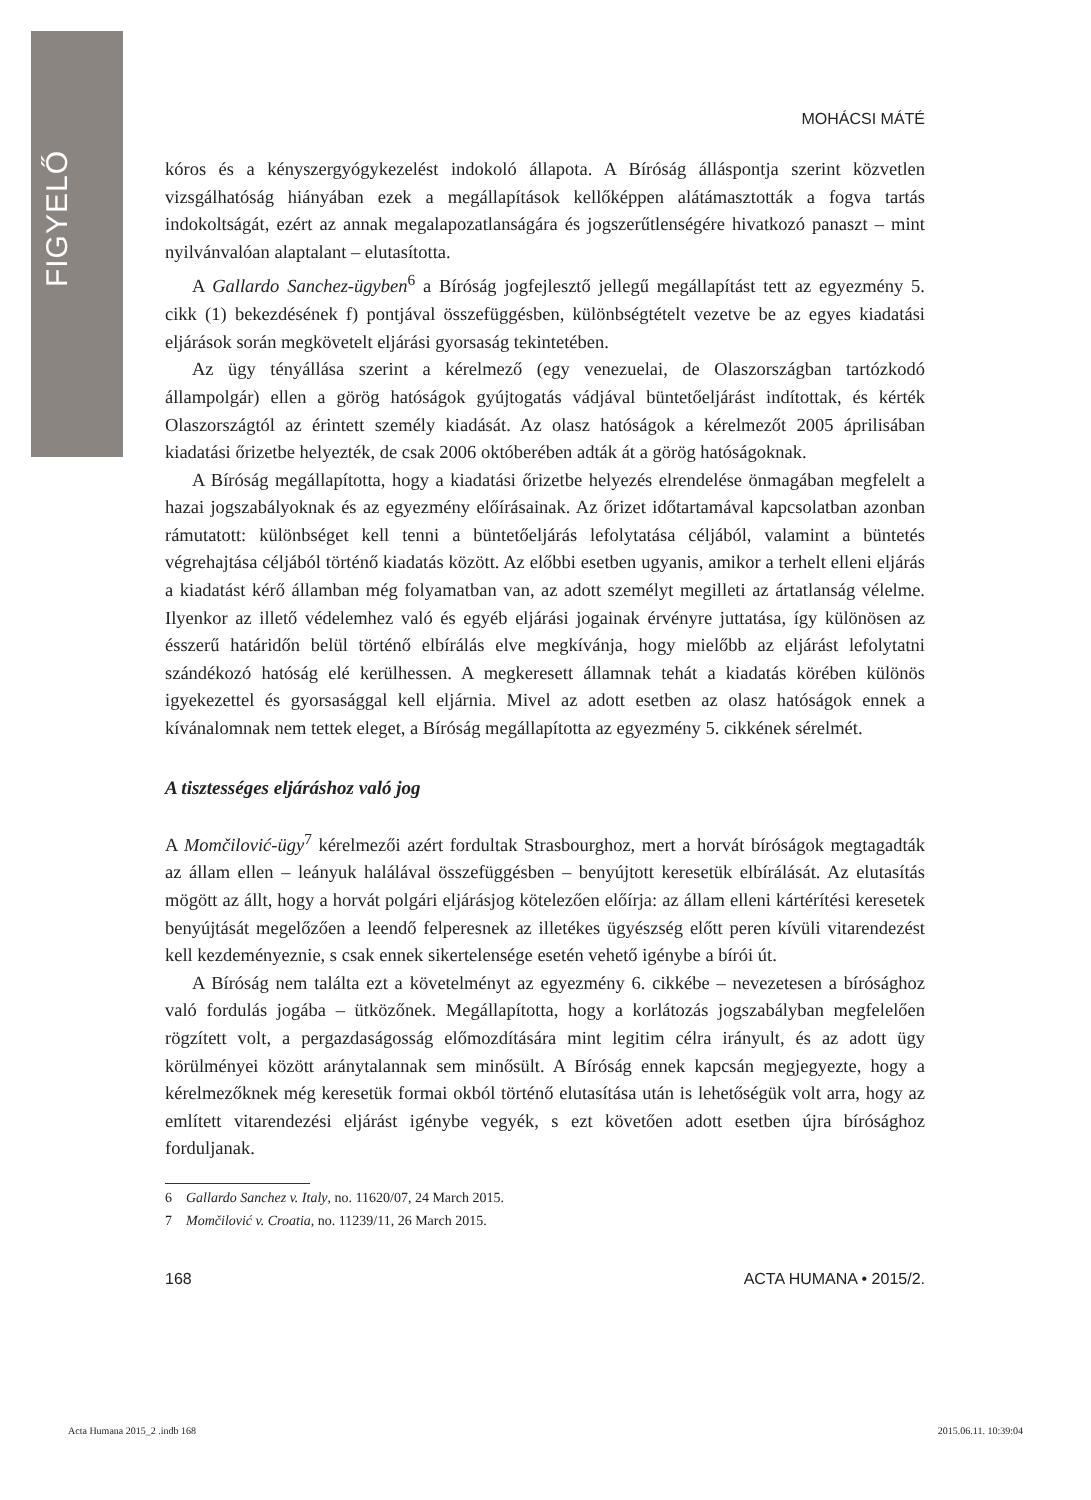FIGYELŐ
MOHÁCSI MÁTÉ
kóros és a kényszergyógykezelést indokoló állapota. A Bíróság álláspontja szerint közvetlen vizsgálhatóság hiányában ezek a megállapítások kellőképpen alátámasztották a fogva tartás indokoltságát, ezért az annak megalapozatlanságára és jogszerűtlenségére hivatkozó panaszt – mint nyilvánvalóan alaptalant – elutasította.
A Gallardo Sanchez-ügyben<sup>6</sup> a Bíróság jogfejlesztő jellegű megállapítást tett az egyezmény 5. cikk (1) bekezdésének f) pontjával összefüggésben, különbségtételt vezetve be az egyes kiadatási eljárások során megkövetelt eljárási gyorsaság tekintetében.
Az ügy tényállása szerint a kérelmező (egy venezuelai, de Olaszországban tartózkodó állampolgár) ellen a görög hatóságok gyújtogatás vádjával büntetőeljárást indítottak, és kérték Olaszországtól az érintett személy kiadását. Az olasz hatóságok a kérelmezőt 2005 áprilisában kiadatási őrizetbe helyezték, de csak 2006 októberében adták át a görög hatóságoknak.
A Bíróság megállapította, hogy a kiadatási őrizetbe helyezés elrendelése önmagában megfelelt a hazai jogszabályoknak és az egyezmény előírásainak. Az őrizet időtartamával kapcsolatban azonban rámutatott: különbséget kell tenni a büntetőeljárás lefolytatása céljából, valamint a büntetés végrehajtása céljából történő kiadatás között. Az előbbi esetben ugyanis, amikor a terhelt elleni eljárás a kiadatást kérő államban még folyamatban van, az adott személyt megilleti az ártatlanság vélelme. Ilyenkor az illető védelemhez való és egyéb eljárási jogainak érvényre juttatása, így különösen az ésszerű határidőn belül történő elbírálás elve megkívánja, hogy mielőbb az eljárást lefolytatni szándékozó hatóság elé kerülhessen. A megkeresett államnak tehát a kiadatás körében különös igyekezettel és gyorsasággal kell eljárnia. Mivel az adott esetben az olasz hatóságok ennek a kívánalomnak nem tettek eleget, a Bíróság megállapította az egyezmény 5. cikkének sérelmét.
A tisztességes eljáráshoz való jog
A Momčilović-ügy<sup>7</sup> kérelmezői azért fordultak Strasbourghoz, mert a horvát bíróságok megtagadták az állam ellen – leányuk halálával összefüggésben – benyújtott keresetük elbírálását. Az elutasítás mögött az állt, hogy a horvát polgári eljárásjog kötelezően előírja: az állam elleni kártérítési keresetek benyújtását megelőzően a leendő felperesnek az illetékes ügyészség előtt peren kívüli vitarendezést kell kezdeményeznie, s csak ennek sikertelensége esetén vehető igénybe a bírói út.
A Bíróság nem találta ezt a követelményt az egyezmény 6. cikkébe – nevezetesen a bírósághoz való fordulás jogába – ütközőnek. Megállapította, hogy a korlátozás jogszabályban megfelelően rögzített volt, a pergazdaságosság előmozdítására mint legitim célra irányult, és az adott ügy körülményei között aránytalannak sem minősült. A Bíróság ennek kapcsán megjegyezte, hogy a kérelmezőknek még keresetük formai okból történő elutasítása után is lehetőségük volt arra, hogy az említett vitarendezési eljárást igénybe vegyék, s ezt követően adott esetben újra bírósághoz forduljanak.
6 Gallardo Sanchez v. Italy, no. 11620/07, 24 March 2015.
7 Momčilović v. Croatia, no. 11239/11, 26 March 2015.
168 ACTA HUMANA • 2015/2.
Acta Humana 2015_2 .indb 168 2015.06.11. 10:39:04